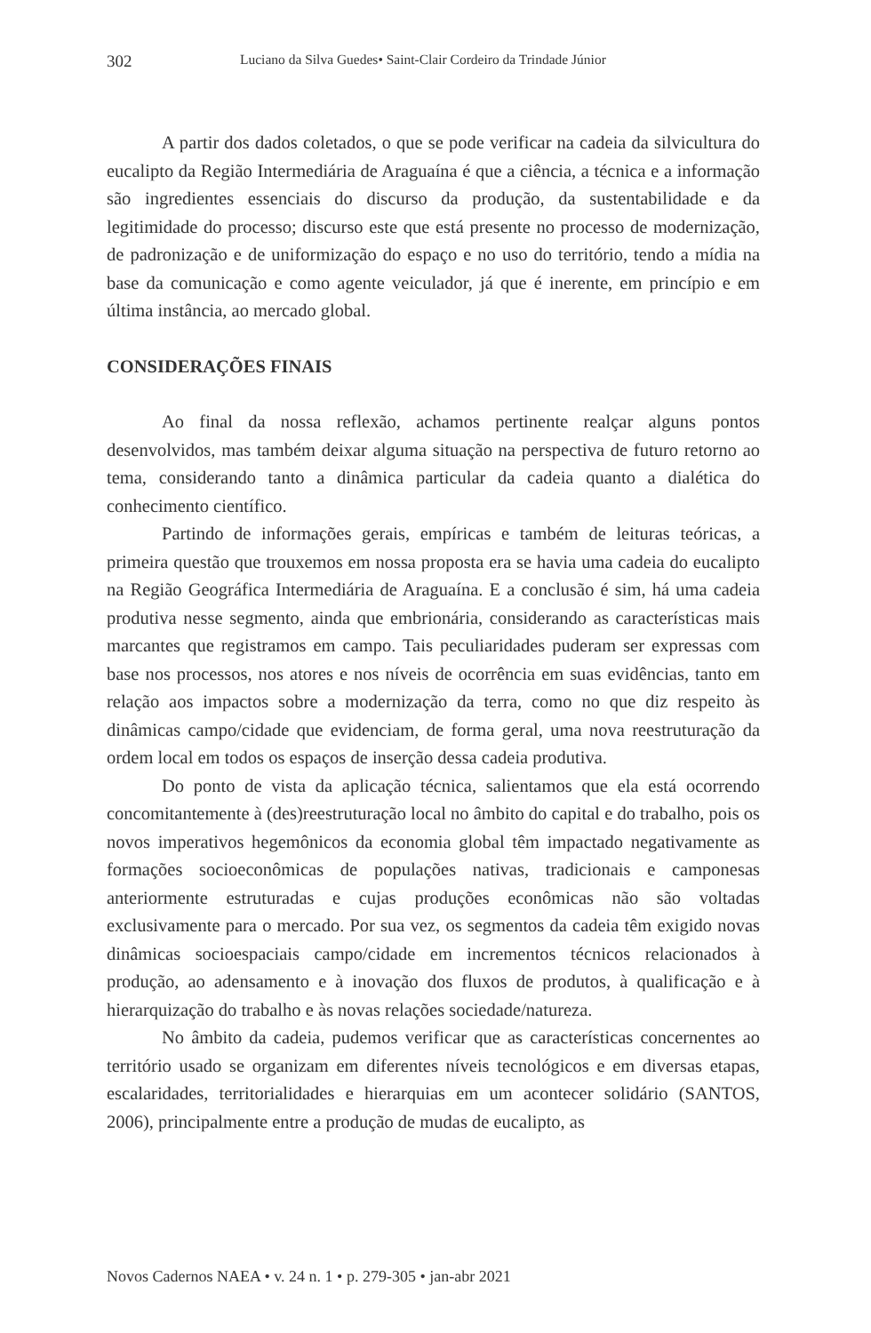302 Luciano da Silva Guedes• Saint-Clair Cordeiro da Trindade Júnior
A partir dos dados coletados, o que se pode verificar na cadeia da silvicultura do eucalipto da Região Intermediária de Araguaína é que a ciência, a técnica e a informação são ingredientes essenciais do discurso da produção, da sustentabilidade e da legitimidade do processo; discurso este que está presente no processo de modernização, de padronização e de uniformização do espaço e no uso do território, tendo a mídia na base da comunicação e como agente veiculador, já que é inerente, em princípio e em última instância, ao mercado global.
CONSIDERAÇÕES FINAIS
Ao final da nossa reflexão, achamos pertinente realçar alguns pontos desenvolvidos, mas também deixar alguma situação na perspectiva de futuro retorno ao tema, considerando tanto a dinâmica particular da cadeia quanto a dialética do conhecimento científico.
Partindo de informações gerais, empíricas e também de leituras teóricas, a primeira questão que trouxemos em nossa proposta era se havia uma cadeia do eucalipto na Região Geográfica Intermediária de Araguaína. E a conclusão é sim, há uma cadeia produtiva nesse segmento, ainda que embrionária, considerando as características mais marcantes que registramos em campo. Tais peculiaridades puderam ser expressas com base nos processos, nos atores e nos níveis de ocorrência em suas evidências, tanto em relação aos impactos sobre a modernização da terra, como no que diz respeito às dinâmicas campo/cidade que evidenciam, de forma geral, uma nova reestruturação da ordem local em todos os espaços de inserção dessa cadeia produtiva.
Do ponto de vista da aplicação técnica, salientamos que ela está ocorrendo concomitantemente à (des)reestruturação local no âmbito do capital e do trabalho, pois os novos imperativos hegemônicos da economia global têm impactado negativamente as formações socioeconômicas de populações nativas, tradicionais e camponesas anteriormente estruturadas e cujas produções econômicas não são voltadas exclusivamente para o mercado. Por sua vez, os segmentos da cadeia têm exigido novas dinâmicas socioespaciais campo/cidade em incrementos técnicos relacionados à produção, ao adensamento e à inovação dos fluxos de produtos, à qualificação e à hierarquização do trabalho e às novas relações sociedade/natureza.
No âmbito da cadeia, pudemos verificar que as características concernentes ao território usado se organizam em diferentes níveis tecnológicos e em diversas etapas, escalaridades, territorialidades e hierarquias em um acontecer solidário (SANTOS, 2006), principalmente entre a produção de mudas de eucalipto, as
Novos Cadernos NAEA • v. 24 n. 1 • p. 279-305 • jan-abr 2021